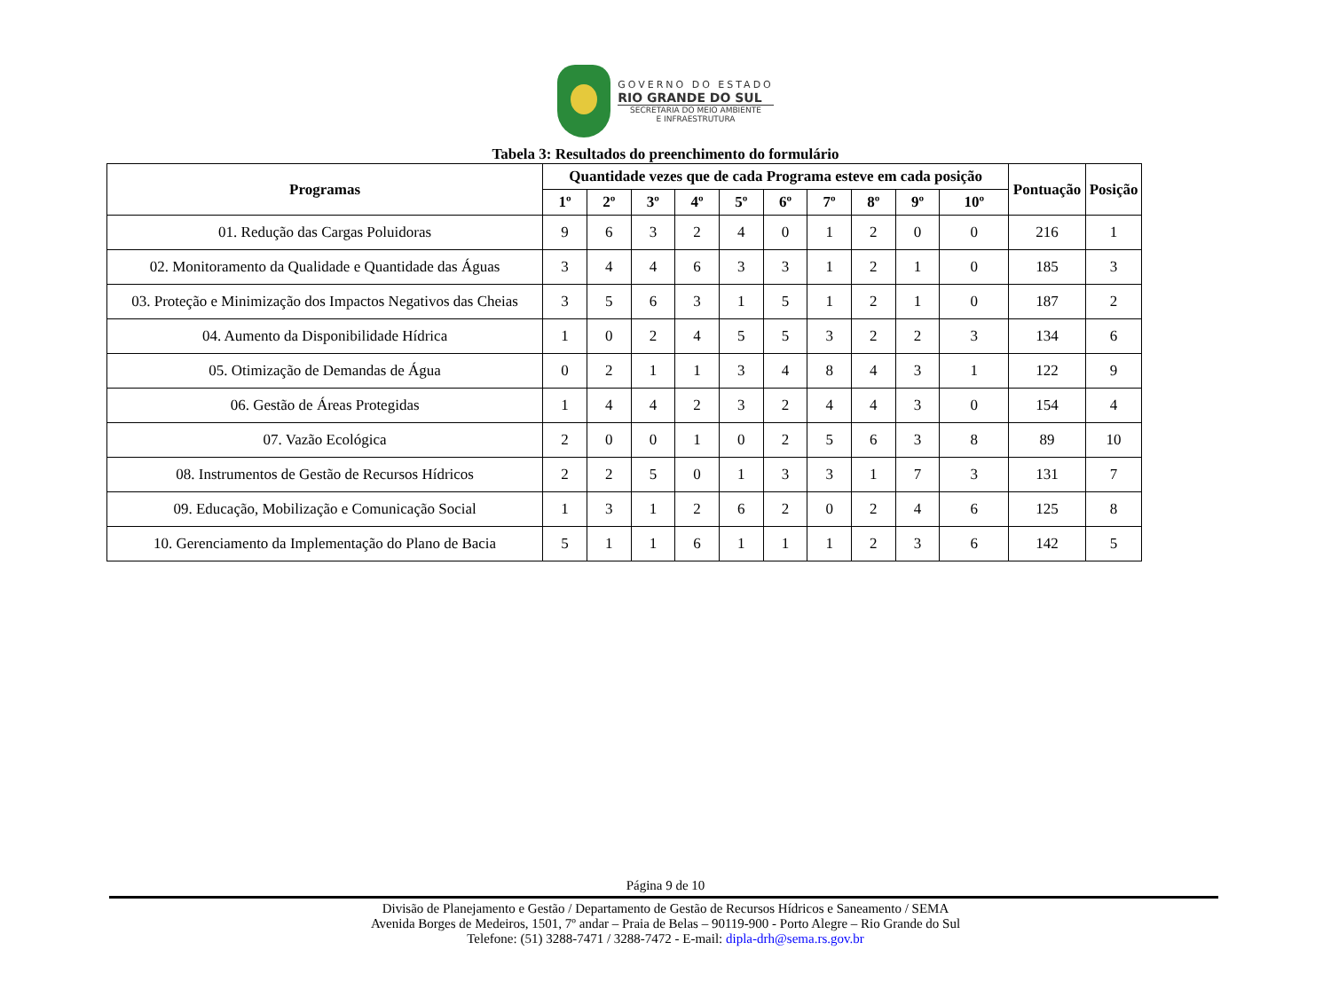GOVERNO DO ESTADO
RIO GRANDE DO SUL
SECRETARIA DO MEIO AMBIENTE
E INFRAESTRUTURA
Tabela 3: Resultados do preenchimento do formulário
| Programas | Quantidade vezes que de cada Programa esteve em cada posição | | | | | | | | | | Pontuação | Posição |
| --- | --- | --- | --- | --- | --- | --- | --- | --- | --- | --- | --- | --- |
| | 1º | 2º | 3º | 4º | 5º | 6º | 7º | 8º | 9º | 10º | | |
| 01. Redução das Cargas Poluidoras | 9 | 6 | 3 | 2 | 4 | 0 | 1 | 2 | 0 | 0 | 216 | 1 |
| 02. Monitoramento da Qualidade e Quantidade das Águas | 3 | 4 | 4 | 6 | 3 | 3 | 1 | 2 | 1 | 0 | 185 | 3 |
| 03. Proteção e Minimização dos Impactos Negativos das Cheias | 3 | 5 | 6 | 3 | 1 | 5 | 1 | 2 | 1 | 0 | 187 | 2 |
| 04. Aumento da Disponibilidade Hídrica | 1 | 0 | 2 | 4 | 5 | 5 | 3 | 2 | 2 | 3 | 134 | 6 |
| 05. Otimização de Demandas de Água | 0 | 2 | 1 | 1 | 3 | 4 | 8 | 4 | 3 | 1 | 122 | 9 |
| 06. Gestão de Áreas Protegidas | 1 | 4 | 4 | 2 | 3 | 2 | 4 | 4 | 3 | 0 | 154 | 4 |
| 07. Vazão Ecológica | 2 | 0 | 0 | 1 | 0 | 2 | 5 | 6 | 3 | 8 | 89 | 10 |
| 08. Instrumentos de Gestão de Recursos Hídricos | 2 | 2 | 5 | 0 | 1 | 3 | 3 | 1 | 7 | 3 | 131 | 7 |
| 09. Educação, Mobilização e Comunicação Social | 1 | 3 | 1 | 2 | 6 | 2 | 0 | 2 | 4 | 6 | 125 | 8 |
| 10. Gerenciamento da Implementação do Plano de Bacia | 5 | 1 | 1 | 6 | 1 | 1 | 1 | 2 | 3 | 6 | 142 | 5 |
Página 9 de 10
Divisão de Planejamento e Gestão / Departamento de Gestão de Recursos Hídricos e Saneamento / SEMA
Avenida Borges de Medeiros, 1501, 7º andar – Praia de Belas – 90119-900 - Porto Alegre – Rio Grande do Sul
Telefone: (51) 3288-7471 / 3288-7472 - E-mail: dipla-drh@sema.rs.gov.br